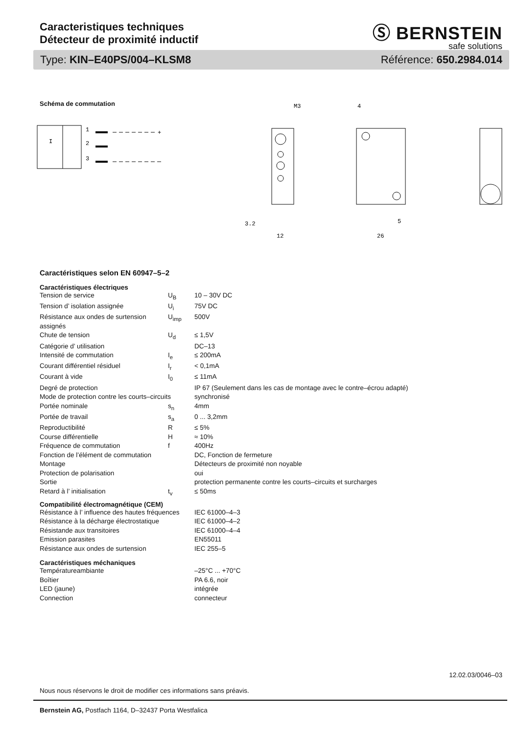Caracteristiques techniques
Détecteur de proximité inductif
Ⓢ BERNSTEIN
safe solutions
Type: KIN–E40PS/004–KLSM8 Référence: 650.2984.014
Schéma de commutation
1
2
3
+
I
M3
4
12
26
3.2
5
Caractéristiques selon EN 60947–5–2
Caractéristiques électriques
| Tension de service | U<sub>B</sub> | 10 – 30V DC |
| Tension d’ isolation assignée | U<sub>i</sub> | 75V DC |
| Résistance aux ondes de surtension assignés | U<sub>imp</sub> | 500V |
| Chute de tension | U<sub>d</sub> | ≤ 1,5V |
| Catégorie d’ utilisation | | DC–13 |
| Intensité de commutation | I<sub>e</sub> | ≤ 200mA |
| Courant différentiel résiduel | I<sub>r</sub> | < 0,1mA |
| Courant à vide | I<sub>0</sub> | ≤ 11mA |
| Degré de protection | | IP 67 (Seulement dans les cas de montage avec le contre–écrou adapté) |
| Mode de protection contre les courts–circuits | | synchronisé |
| Portée nominale | s<sub>n</sub> | 4mm |
| Portée de travail | s<sub>a</sub> | 0 ... 3,2mm |
| Reproductibilité | R | ≤ 5% |
| Course différentielle | H | ≈ 10% |
| Fréquence de commutation | f | 400Hz |
| Fonction de l’élément de commutation | | DC, Fonction de fermeture |
| Montage | | Détecteurs de proximité non noyable |
| Protection de polarisation | | oui |
| Sortie | | protection permanente contre les courts–circuits et surcharges |
| Retard à l’ initialisation | t<sub>v</sub> | ≤ 50ms |
Compatibilité électromagnétique (CEM)
| Résistance à l’ influence des hautes fréquences | IEC 61000–4–3 |
| Résistance à la décharge électrostatique | IEC 61000–4–2 |
| Résistande aux transitoires | IEC 61000–4–4 |
| Emission parasites | EN55011 |
| Résistance aux ondes de surtension | IEC 255–5 |
Caractéristiques méchaniques
| Températureambiante | –25°C ... +70°C |
| Boîtier | PA 6.6, noir |
| LED (jaune) | intégrée |
| Connection | connecteur |
12.02.03/0046–03
Nous nous réservons le droit de modifier ces informations sans préavis.
Bernstein AG, Postfach 1164, D–32437 Porta Westfalica